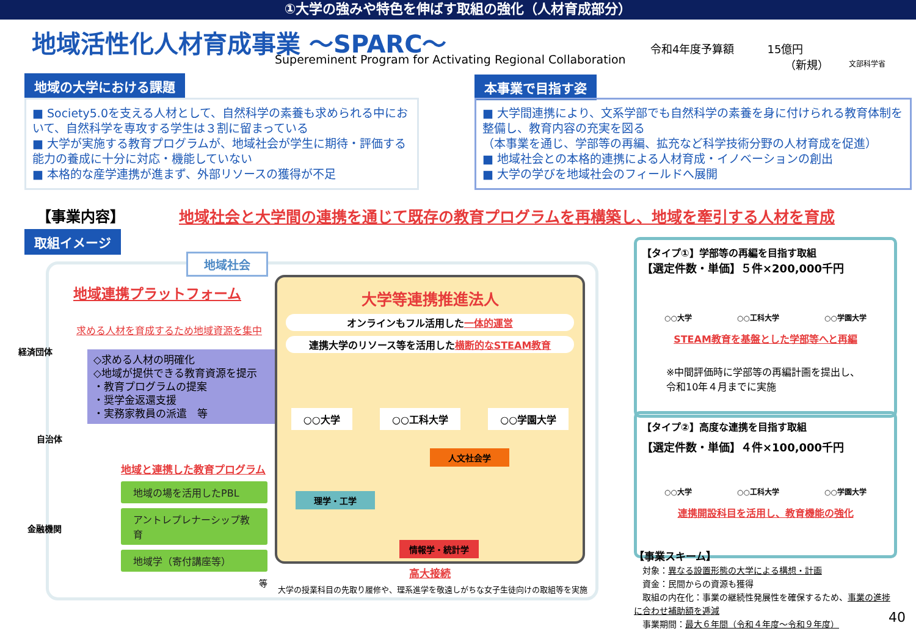①大学の強みや特色を伸ばす取組の強化（人材育成部分）
地域活性化人材育成事業 ～SPARC～
Supereminent Program for Activating Regional Collaboration
令和4年度予算額　　　15億円
（新規）
文部科学省
地域の大学における課題
■ Society5.0を支える人材として、自然科学の素養も求められる中において、自然科学を専攻する学生は３割に留まっている
■ 大学が実施する教育プログラムが、地域社会が学生に期待・評価する能力の養成に十分に対応・機能していない
■ 本格的な産学連携が進まず、外部リソースの獲得が不足
本事業で目指す姿
■ 大学間連携により、文系学部でも自然科学の素養を身に付けられる教育体制を整備し、教育内容の充実を図る
（本事業を通じ、学部等の再編、拡充など科学技術分野の人材育成を促進）
■ 地域社会との本格的連携による人材育成・イノベーションの創出
■ 大学の学びを地域社会のフィールドへ展開
【事業内容】
地域社会と大学間の連携を通じて既存の教育プログラムを再構築し、地域を牽引する人材を育成
取組イメージ
地域社会
地域連携プラットフォーム
求める人材を育成するため地域資源を集中
経済団体
自治体
金融機関
◇求める人材の明確化
◇地域が提供できる教育資源を提示
・教育プログラムの提案
・奨学金返還支援
・実務家教員の派遣　等
地域と連携した教育プログラム
地域の場を活用したPBL
アントレプレナーシップ教育
地域学（寄付講座等）
等
大学等連携推進法人
オンラインもフル活用した一体的運営
連携大学のリソース等を活用した横断的なSTEAM教育
○○大学 ○○工科大学 ○○学園大学
人文社会学
理学・工学
情報学・統計学
高大接続
大学の授業科目の先取り履修や、理系進学を敬遠しがちな女子生徒向けの取組等を実施
【タイプ①】学部等の再編を目指す取組
【選定件数・単価】５件×200,000千円
○○大学 ○○工科大学 ○○学園大学
STEAM教育を基盤とした学部等へと再編
※中間評価時に学部等の再編計画を提出し、
令和10年４月までに実施
【タイプ②】高度な連携を目指す取組
【選定件数・単価】４件×100,000千円
○○大学 ○○工科大学 ○○学園大学
連携開設科目を活用し、教育機能の強化
【事業スキーム】
　対象：異なる設置形態の大学による構想・計画
　資金：民間からの資源も獲得
　取組の内在化：事業の継続性発展性を確保するため、事業の進捗に合わせ補助額を逓減
　事業期間：最大６年間（令和４年度～令和９年度）
40